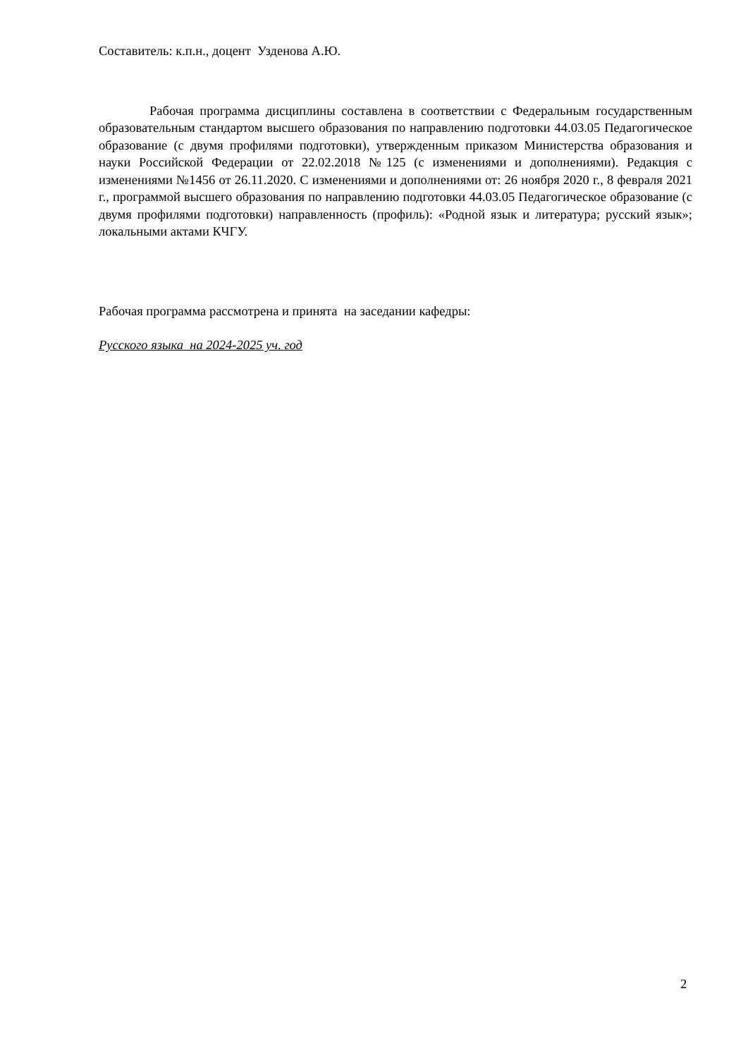Составитель: к.п.н., доцент Узденова А.Ю.
Рабочая программа дисциплины составлена в соответствии с Федеральным государственным образовательным стандартом высшего образования по направлению подготовки 44.03.05 Педагогическое образование (с двумя профилями подготовки), утвержденным приказом Министерства образования и науки Российской Федерации от 22.02.2018 №125 (с изменениями и дополнениями). Редакция с изменениями №1456 от 26.11.2020. С изменениями и дополнениями от: 26 ноября 2020 г., 8 февраля 2021 г., программой высшего образования по направлению подготовки 44.03.05 Педагогическое образование (с двумя профилями подготовки) направленность (профиль): «Родной язык и литература; русский язык»; локальными актами КЧГУ.
Рабочая программа рассмотрена и принята на заседании кафедры:
Русского языка на 2024-2025 уч. год
2